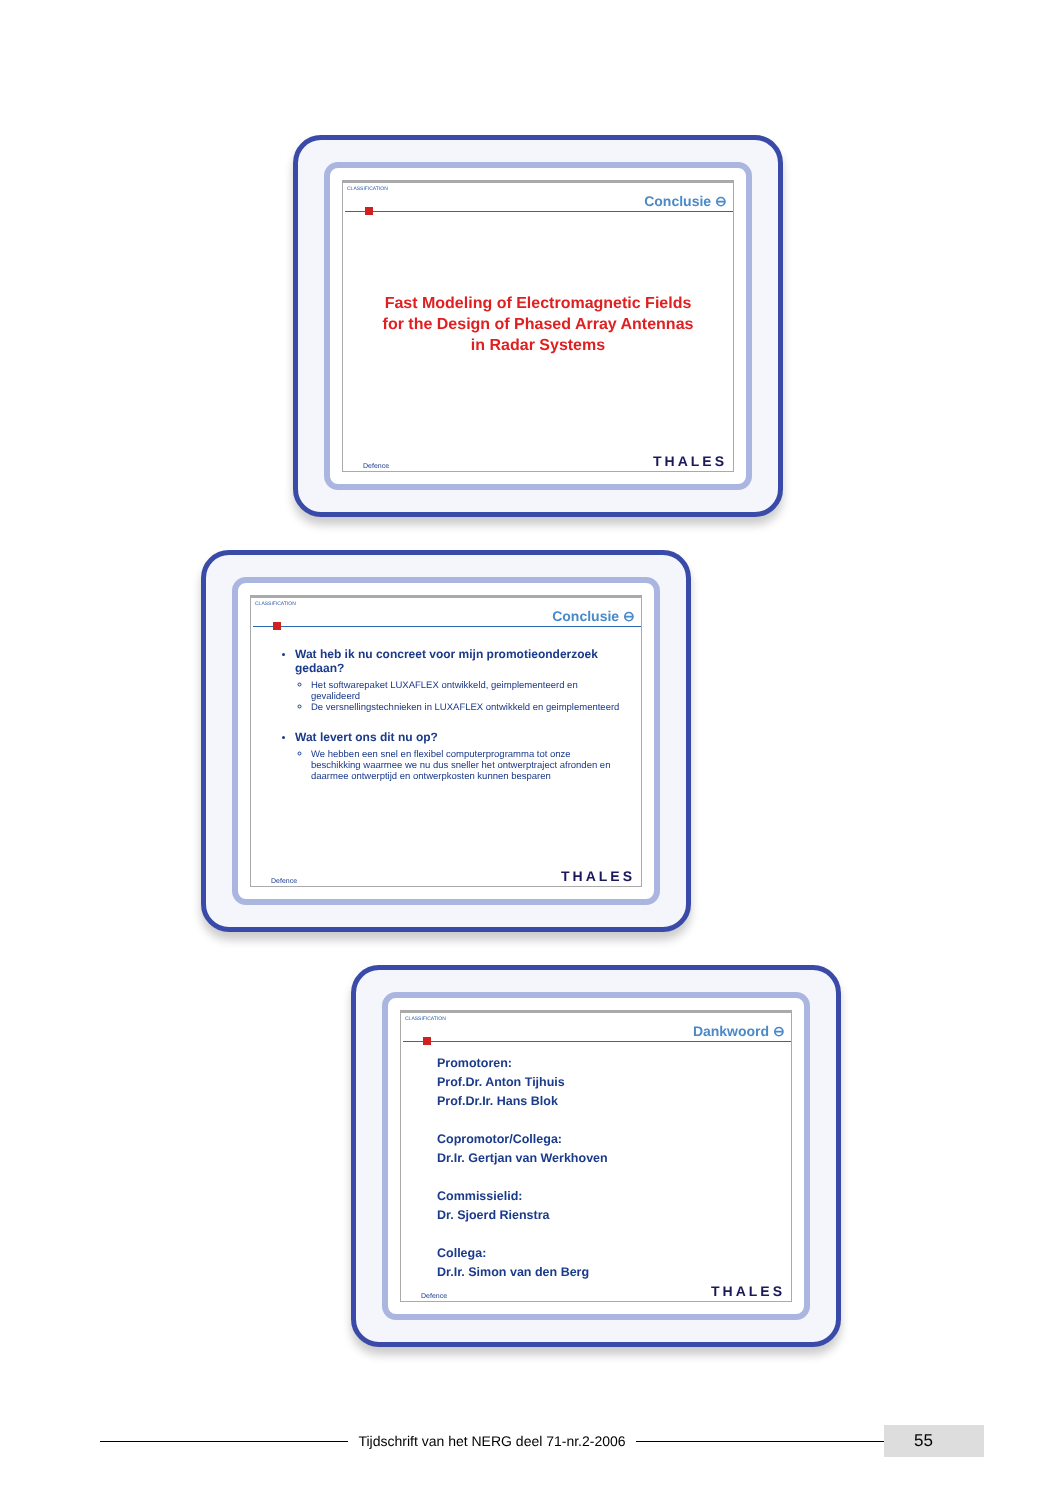CLASSIFICATION
Conclusie ⊖
Fast Modeling of Electromagnetic Fields
for the Design of Phased Array Antennas
in Radar Systems
Defence THALES
CLASSIFICATION
Conclusie ⊖
Wat heb ik nu concreet voor mijn promotieonderzoek gedaan?
Het softwarepaket LUXAFLEX ontwikkeld, geimplementeerd en gevalideerd
De versnellingstechnieken in LUXAFLEX ontwikkeld en geimplementeerd
Wat levert ons dit nu op?
We hebben een snel en flexibel computerprogramma tot onze beschikking waarmee we nu dus sneller het ontwerptraject afronden en daarmee ontwerptijd en ontwerpkosten kunnen besparen
Defence THALES
CLASSIFICATION
Dankwoord ⊖
Promotoren:
Prof.Dr. Anton Tijhuis
Prof.Dr.Ir. Hans Blok
Copromotor/Collega:
Dr.Ir. Gertjan van Werkhoven
Commissielid:
Dr. Sjoerd Rienstra
Collega:
Dr.Ir. Simon van den Berg
Defence THALES
Tijdschrift van het NERG deel 71-nr.2-2006
55